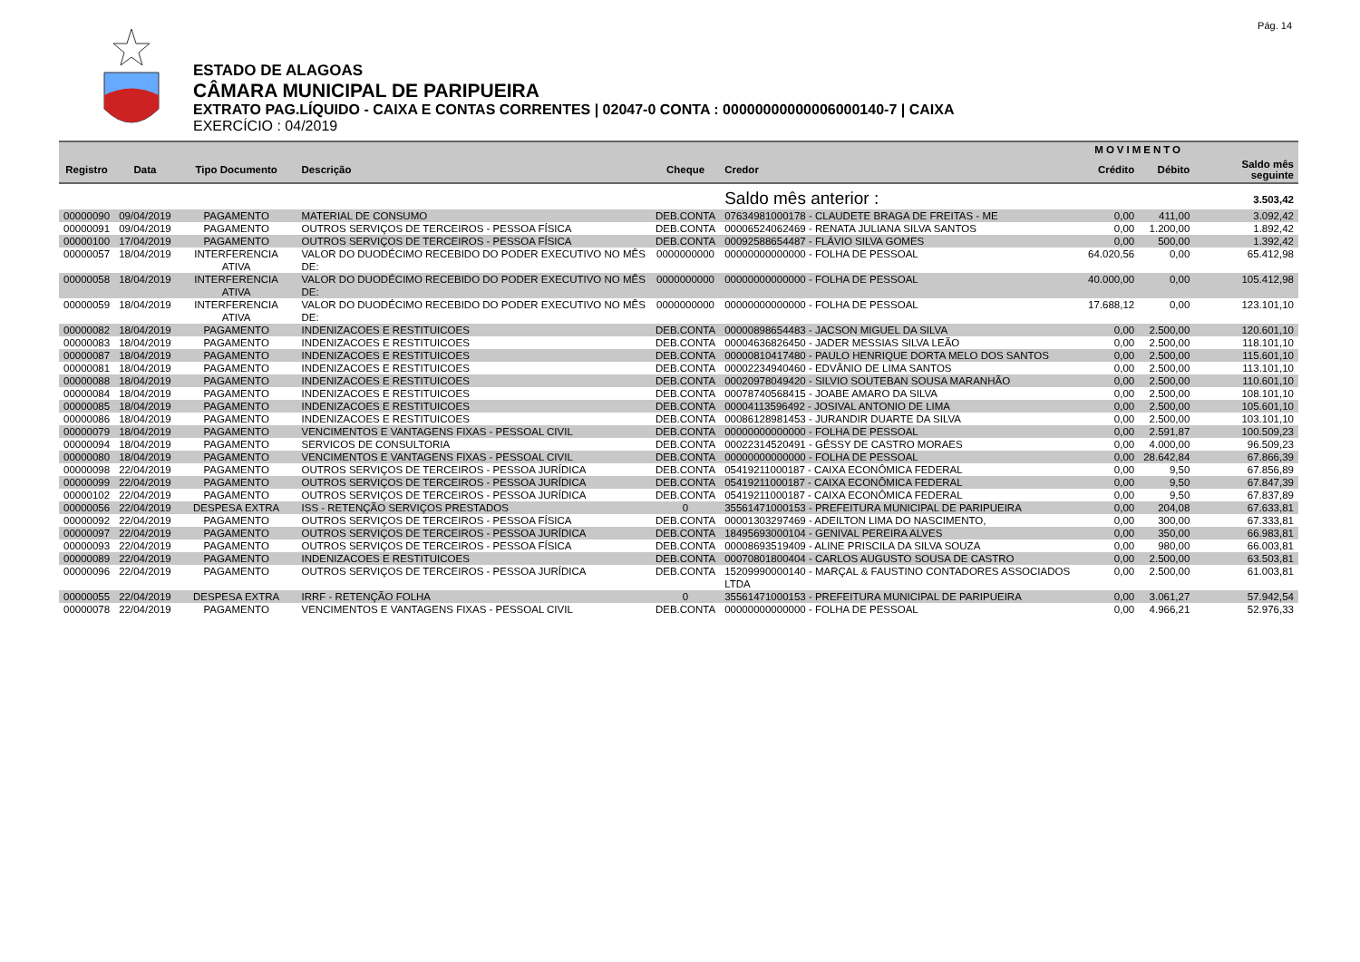Pág. 14
ESTADO DE ALAGOAS
CÂMARA MUNICIPAL DE PARIPUEIRA
EXTRATO PAG.LÍQUIDO - CAIXA E CONTAS CORRENTES | 02047-0 CONTA : 00000000000006000140-7 | CAIXA
EXERCÍCIO : 04/2019
| | | | | | | MOVIMENTO | | |
| --- | --- | --- | --- | --- | --- | --- | --- | --- |
| Registro | Data | Tipo Documento | Descrição | Cheque | Credor | Crédito | Débito | Saldo mês seguinte |
| | | | | | Saldo mês anterior : | | | 3.503,42 |
| 00000090 | 09/04/2019 | PAGAMENTO | MATERIAL DE CONSUMO | DEB.CONTA | 07634981000178 - CLAUDETE BRAGA DE FREITAS - ME | 0,00 | 411,00 | 3.092,42 |
| 00000091 | 09/04/2019 | PAGAMENTO | OUTROS SERVIÇOS DE TERCEIROS - PESSOA FÍSICA | DEB.CONTA | 00006524062469 - RENATA JULIANA SILVA SANTOS | 0,00 | 1.200,00 | 1.892,42 |
| 00000100 | 17/04/2019 | PAGAMENTO | OUTROS SERVIÇOS DE TERCEIROS - PESSOA FÍSICA | DEB.CONTA | 00092588654487 - FLÁVIO SILVA GOMES | 0,00 | 500,00 | 1.392,42 |
| 00000057 | 18/04/2019 | INTERFERENCIA ATIVA | VALOR DO DUODÉCIMO RECEBIDO DO PODER EXECUTIVO NO MÊS DE: | 0000000000 | 00000000000000 - FOLHA DE PESSOAL | 64.020,56 | 0,00 | 65.412,98 |
| 00000058 | 18/04/2019 | INTERFERENCIA ATIVA | VALOR DO DUODÉCIMO RECEBIDO DO PODER EXECUTIVO NO MÊS DE: | 0000000000 | 00000000000000 - FOLHA DE PESSOAL | 40.000,00 | 0,00 | 105.412,98 |
| 00000059 | 18/04/2019 | INTERFERENCIA ATIVA | VALOR DO DUODÉCIMO RECEBIDO DO PODER EXECUTIVO NO MÊS DE: | 0000000000 | 00000000000000 - FOLHA DE PESSOAL | 17.688,12 | 0,00 | 123.101,10 |
| 00000082 | 18/04/2019 | PAGAMENTO | INDENIZACOES E RESTITUICOES | DEB.CONTA | 00000898654483 - JACSON MIGUEL DA SILVA | 0,00 | 2.500,00 | 120.601,10 |
| 00000083 | 18/04/2019 | PAGAMENTO | INDENIZACOES E RESTITUICOES | DEB.CONTA | 00004636826450 - JADER MESSIAS SILVA LEÃO | 0,00 | 2.500,00 | 118.101,10 |
| 00000087 | 18/04/2019 | PAGAMENTO | INDENIZACOES E RESTITUICOES | DEB.CONTA | 00000810417480 - PAULO HENRIQUE DORTA MELO DOS SANTOS | 0,00 | 2.500,00 | 115.601,10 |
| 00000081 | 18/04/2019 | PAGAMENTO | INDENIZACOES E RESTITUICOES | DEB.CONTA | 00002234940460 - EDVÂNIO DE LIMA SANTOS | 0,00 | 2.500,00 | 113.101,10 |
| 00000088 | 18/04/2019 | PAGAMENTO | INDENIZACOES E RESTITUICOES | DEB.CONTA | 00020978049420 - SILVIO SOUTEBAN SOUSA MARANHÃO | 0,00 | 2.500,00 | 110.601,10 |
| 00000084 | 18/04/2019 | PAGAMENTO | INDENIZACOES E RESTITUICOES | DEB.CONTA | 00078740568415 - JOABE AMARO DA SILVA | 0,00 | 2.500,00 | 108.101,10 |
| 00000085 | 18/04/2019 | PAGAMENTO | INDENIZACOES E RESTITUICOES | DEB.CONTA | 00004113596492 - JOSIVAL ANTONIO DE LIMA | 0,00 | 2.500,00 | 105.601,10 |
| 00000086 | 18/04/2019 | PAGAMENTO | INDENIZACOES E RESTITUICOES | DEB.CONTA | 00086128981453 - JURANDIR DUARTE DA SILVA | 0,00 | 2.500,00 | 103.101,10 |
| 00000079 | 18/04/2019 | PAGAMENTO | VENCIMENTOS E VANTAGENS FIXAS - PESSOAL CIVIL | DEB.CONTA | 00000000000000 - FOLHA DE PESSOAL | 0,00 | 2.591,87 | 100.509,23 |
| 00000094 | 18/04/2019 | PAGAMENTO | SERVICOS DE CONSULTORIA | DEB.CONTA | 00022314520491 - GÉSSY DE CASTRO MORAES | 0,00 | 4.000,00 | 96.509,23 |
| 00000080 | 18/04/2019 | PAGAMENTO | VENCIMENTOS E VANTAGENS FIXAS - PESSOAL CIVIL | DEB.CONTA | 00000000000000 - FOLHA DE PESSOAL | 0,00 | 28.642,84 | 67.866,39 |
| 00000098 | 22/04/2019 | PAGAMENTO | OUTROS SERVIÇOS DE TERCEIROS - PESSOA JURÍDICA | DEB.CONTA | 05419211000187 - CAIXA ECONÔMICA FEDERAL | 0,00 | 9,50 | 67.856,89 |
| 00000099 | 22/04/2019 | PAGAMENTO | OUTROS SERVIÇOS DE TERCEIROS - PESSOA JURÍDICA | DEB.CONTA | 05419211000187 - CAIXA ECONÔMICA FEDERAL | 0,00 | 9,50 | 67.847,39 |
| 00000102 | 22/04/2019 | PAGAMENTO | OUTROS SERVIÇOS DE TERCEIROS - PESSOA JURÍDICA | DEB.CONTA | 05419211000187 - CAIXA ECONÔMICA FEDERAL | 0,00 | 9,50 | 67.837,89 |
| 00000056 | 22/04/2019 | DESPESA EXTRA | ISS - RETENÇÃO SERVIÇOS PRESTADOS | 0 | 35561471000153 - PREFEITURA MUNICIPAL DE PARIPUEIRA | 0,00 | 204,08 | 67.633,81 |
| 00000092 | 22/04/2019 | PAGAMENTO | OUTROS SERVIÇOS DE TERCEIROS - PESSOA FÍSICA | DEB.CONTA | 00001303297469 - ADEILTON LIMA DO NASCIMENTO, | 0,00 | 300,00 | 67.333,81 |
| 00000097 | 22/04/2019 | PAGAMENTO | OUTROS SERVIÇOS DE TERCEIROS - PESSOA JURÍDICA | DEB.CONTA | 18495693000104 - GENIVAL PEREIRA ALVES | 0,00 | 350,00 | 66.983,81 |
| 00000093 | 22/04/2019 | PAGAMENTO | OUTROS SERVIÇOS DE TERCEIROS - PESSOA FÍSICA | DEB.CONTA | 00008693519409 - ALINE PRISCILA DA SILVA SOUZA | 0,00 | 980,00 | 66.003,81 |
| 00000089 | 22/04/2019 | PAGAMENTO | INDENIZACOES E RESTITUICOES | DEB.CONTA | 00070801800404 - CARLOS AUGUSTO SOUSA DE CASTRO | 0,00 | 2.500,00 | 63.503,81 |
| 00000096 | 22/04/2019 | PAGAMENTO | OUTROS SERVIÇOS DE TERCEIROS - PESSOA JURÍDICA | DEB.CONTA | 15209990000140 - MARÇAL & FAUSTINO CONTADORES ASSOCIADOS LTDA | 0,00 | 2.500,00 | 61.003,81 |
| 00000055 | 22/04/2019 | DESPESA EXTRA | IRRF - RETENÇÃO FOLHA | 0 | 35561471000153 - PREFEITURA MUNICIPAL DE PARIPUEIRA | 0,00 | 3.061,27 | 57.942,54 |
| 00000078 | 22/04/2019 | PAGAMENTO | VENCIMENTOS E VANTAGENS FIXAS - PESSOAL CIVIL | DEB.CONTA | 00000000000000 - FOLHA DE PESSOAL | 0,00 | 4.966,21 | 52.976,33 |